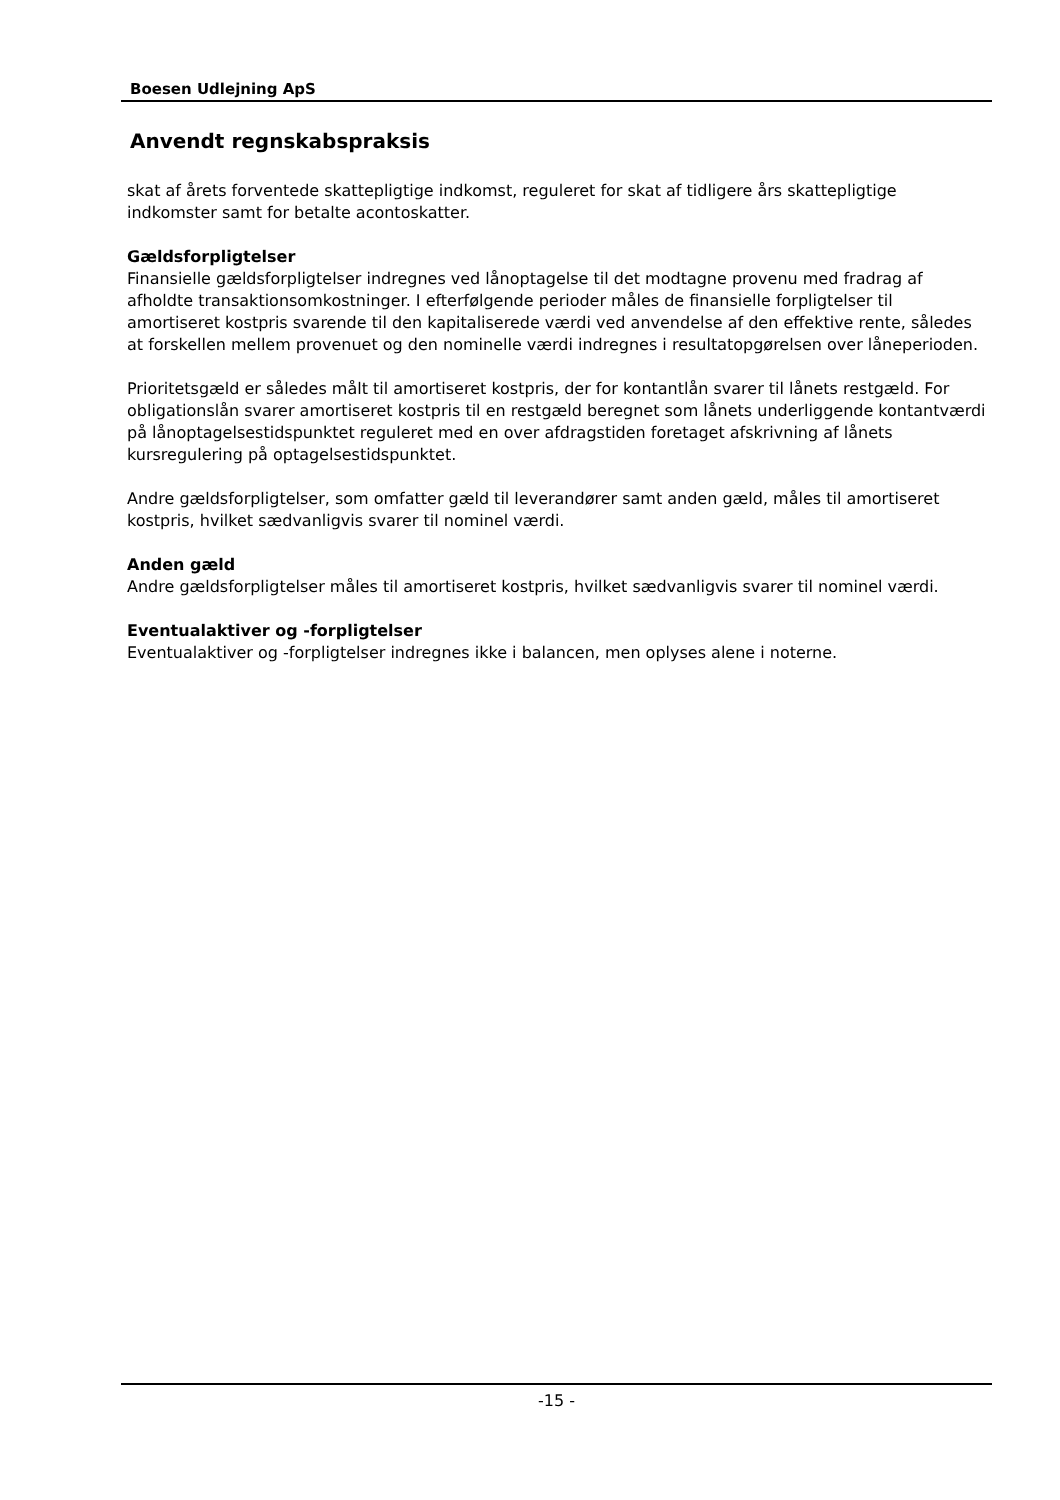Boesen Udlejning ApS
Anvendt regnskabspraksis
skat af årets forventede skattepligtige indkomst, reguleret for skat af tidligere års skattepligtige indkomster samt for betalte acontoskatter.
Gældsforpligtelser
Finansielle gældsforpligtelser indregnes ved lånoptagelse til det modtagne provenu med fradrag af afholdte transaktionsomkostninger. I efterfølgende perioder måles de finansielle forpligtelser til amortiseret kostpris svarende til den kapitaliserede værdi ved anvendelse af den effektive rente, således at forskellen mellem provenuet og den nominelle værdi indregnes i resultatopgørelsen over låneperioden.
Prioritetsgæld er således målt til amortiseret kostpris, der for kontantlån svarer til lånets restgæld. For obligationslån svarer amortiseret kostpris til en restgæld beregnet som lånets underliggende kontantværdi på lånoptagelsestidspunktet reguleret med en over afdragstiden foretaget afskrivning af lånets kursregulering på optagelsestidspunktet.
Andre gældsforpligtelser, som omfatter gæld til leverandører samt anden gæld, måles til amortiseret kostpris, hvilket sædvanligvis svarer til nominel værdi.
Anden gæld
Andre gældsforpligtelser måles til amortiseret kostpris, hvilket sædvanligvis svarer til nominel værdi.
Eventualaktiver og -forpligtelser
Eventualaktiver og -forpligtelser indregnes ikke i balancen, men oplyses alene i noterne.
-15 -